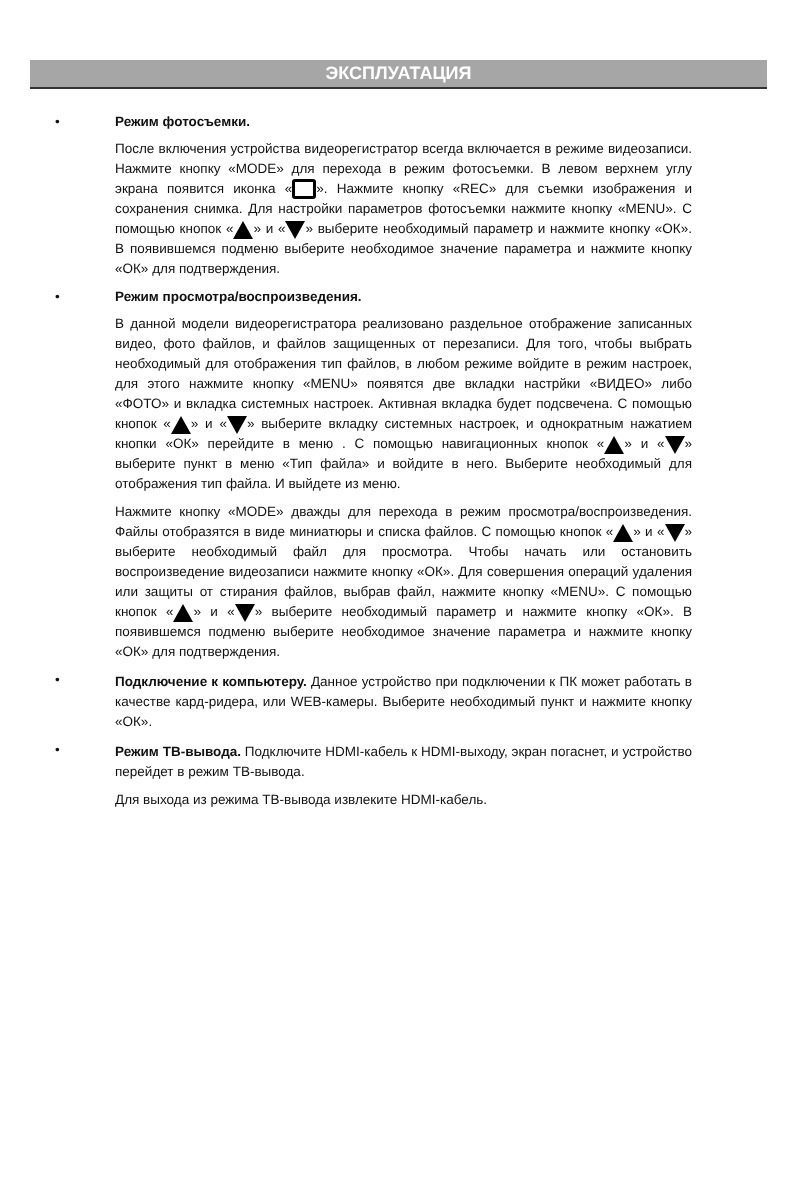ЭКСПЛУАТАЦИЯ
•
Режим фотосъемки.
После включения устройства видеорегистратор всегда включается в режиме видеозаписи. Нажмите кнопку «MODE» для перехода в режим фотосъемки. В левом верхнем углу экрана появится иконка « ». Нажмите кнопку «REC» для съемки изображения и сохранения снимка. Для настройки параметров фотосъемки нажмите кнопку «MENU». С помощью кнопок « » и « » выберите необходимый параметр и нажмите кнопку «ОК». В появившемся подменю выберите необходимое значение параметра и нажмите кнопку «ОК» для подтверждения.
•
Режим просмотра/воспроизведения.
В данной модели видеорегистратора реализовано раздельное отображение записанных видео, фото файлов, и файлов защищенных от перезаписи. Для того, чтобы выбрать необходимый для отображения тип файлов, в любом режиме войдите в режим настроек, для этого нажмите кнопку «MENU» появятся две вкладки настрйки «ВИДЕО» либо «ФОТО» и вкладка системных настроек. Активная вкладка будет подсвечена. С помощью кнопок « » и « » выберите вкладку системных настроек, и однократным нажатием кнопки «ОК» перейдите в меню . С помощью навигационных кнопок « » и « » выберите пункт в меню «Тип файла» и войдите в него. Выберите необходимый для отображения тип файла. И выйдете из меню.
Нажмите кнопку «MODE» дважды для перехода в режим просмотра/воспроизведения. Файлы отобразятся в виде миниатюры и списка файлов. С помощью кнопок « » и « » выберите необходимый файл для просмотра. Чтобы начать или остановить воспроизведение видеозаписи нажмите кнопку «ОК». Для совершения операций удаления или защиты от стирания файлов, выбрав файл, нажмите кнопку «MENU». С помощью кнопок « » и « » выберите необходимый параметр и нажмите кнопку «ОК». В появившемся подменю выберите необходимое значение параметра и нажмите кнопку «ОК» для подтверждения.
•
Подключение к компьютеру. Данное устройство при подключении к ПК может работать в качестве кард-ридера, или WEB-камеры. Выберите необходимый пункт и нажмите кнопку «ОК».
•
Режим ТВ-вывода. Подключите HDMI-кабель к HDMI-выходу, экран погаснет, и устройство перейдет в режим ТВ-вывода.
Для выхода из режима ТВ-вывода извлеките HDMI-кабель.